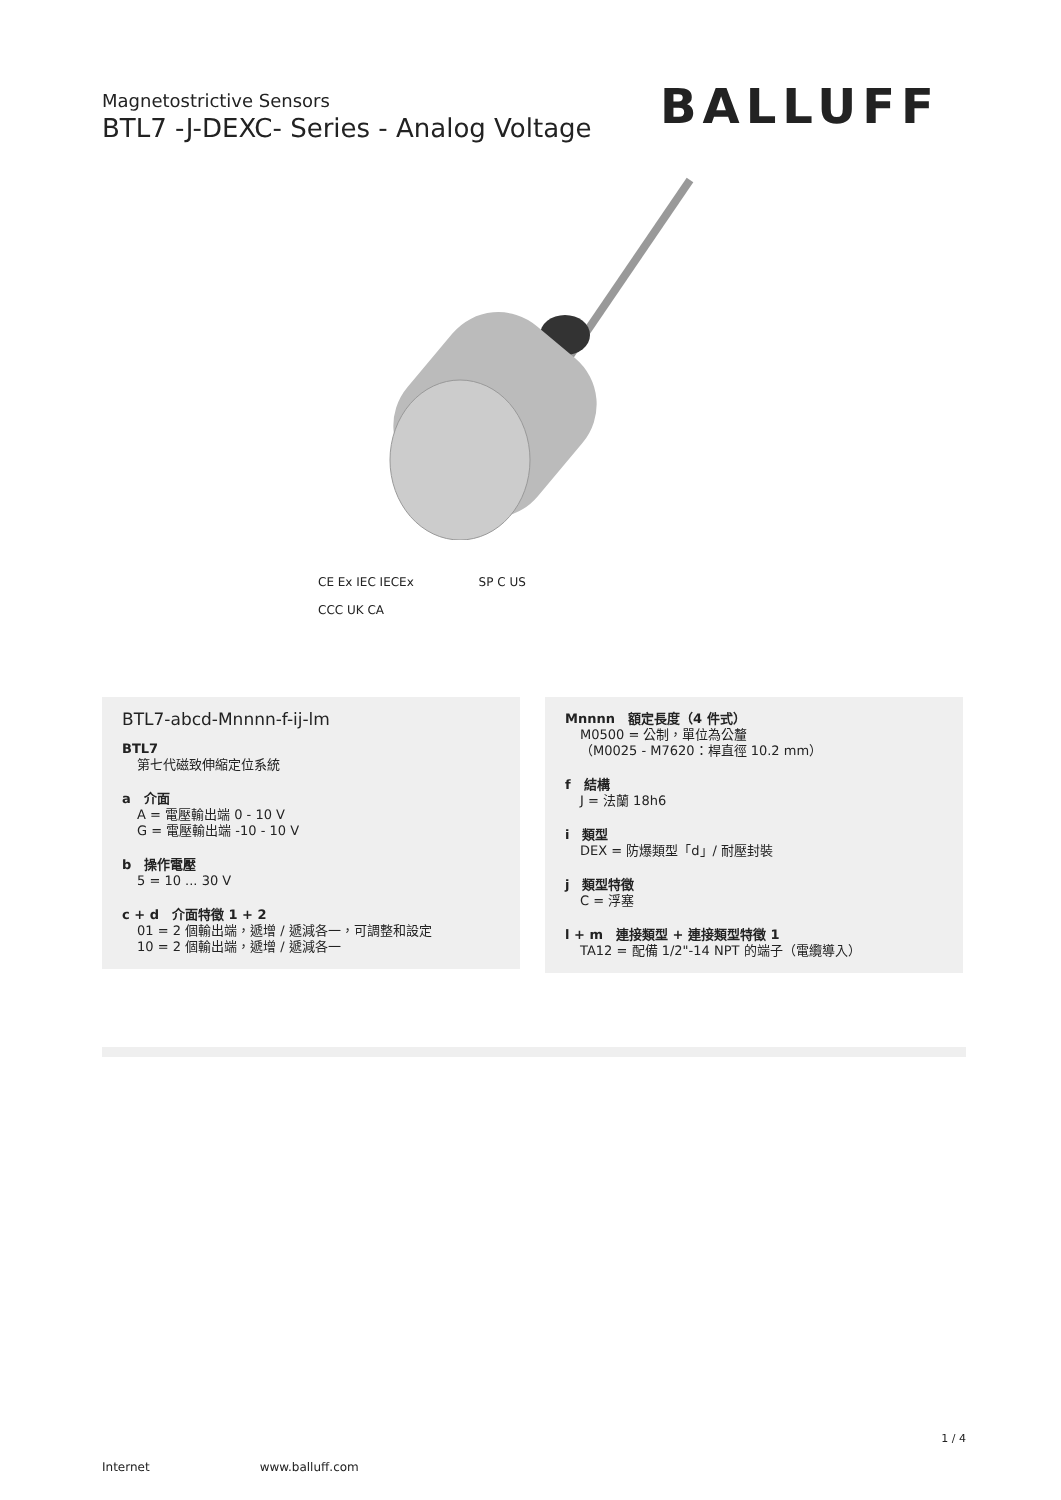Magnetostrictive Sensors
BTL7 -J-DEXC- Series - Analog Voltage
BALLUFF
CE Ex IEC IECEx SP C US
CCC UK CA
BTL7-abcd-Mnnnn-f-ij-lm
BTL7
第七代磁致伸縮定位系統
a　介面
A = 電壓輸出端 0 - 10 V
G = 電壓輸出端 -10 - 10 V
b　操作電壓
5 = 10 ... 30 V
c + d　介面特徵 1 + 2
01 = 2 個輸出端，遞增 / 遞減各一，可調整和設定
10 = 2 個輸出端，遞增 / 遞減各一
Mnnnn　額定長度（4 件式）
M0500 = 公制，單位為公釐
（M0025 - M7620：桿直徑 10.2 mm）
f　結構
J = 法蘭 18h6
i　類型
DEX = 防爆類型「d」/ 耐壓封裝
j　類型特徵
C = 浮塞
l + m　連接類型 + 連接類型特徵 1
TA12 = 配備 1/2"-14 NPT 的端子（電纜導入）
1 / 4
Internet www.balluff.com